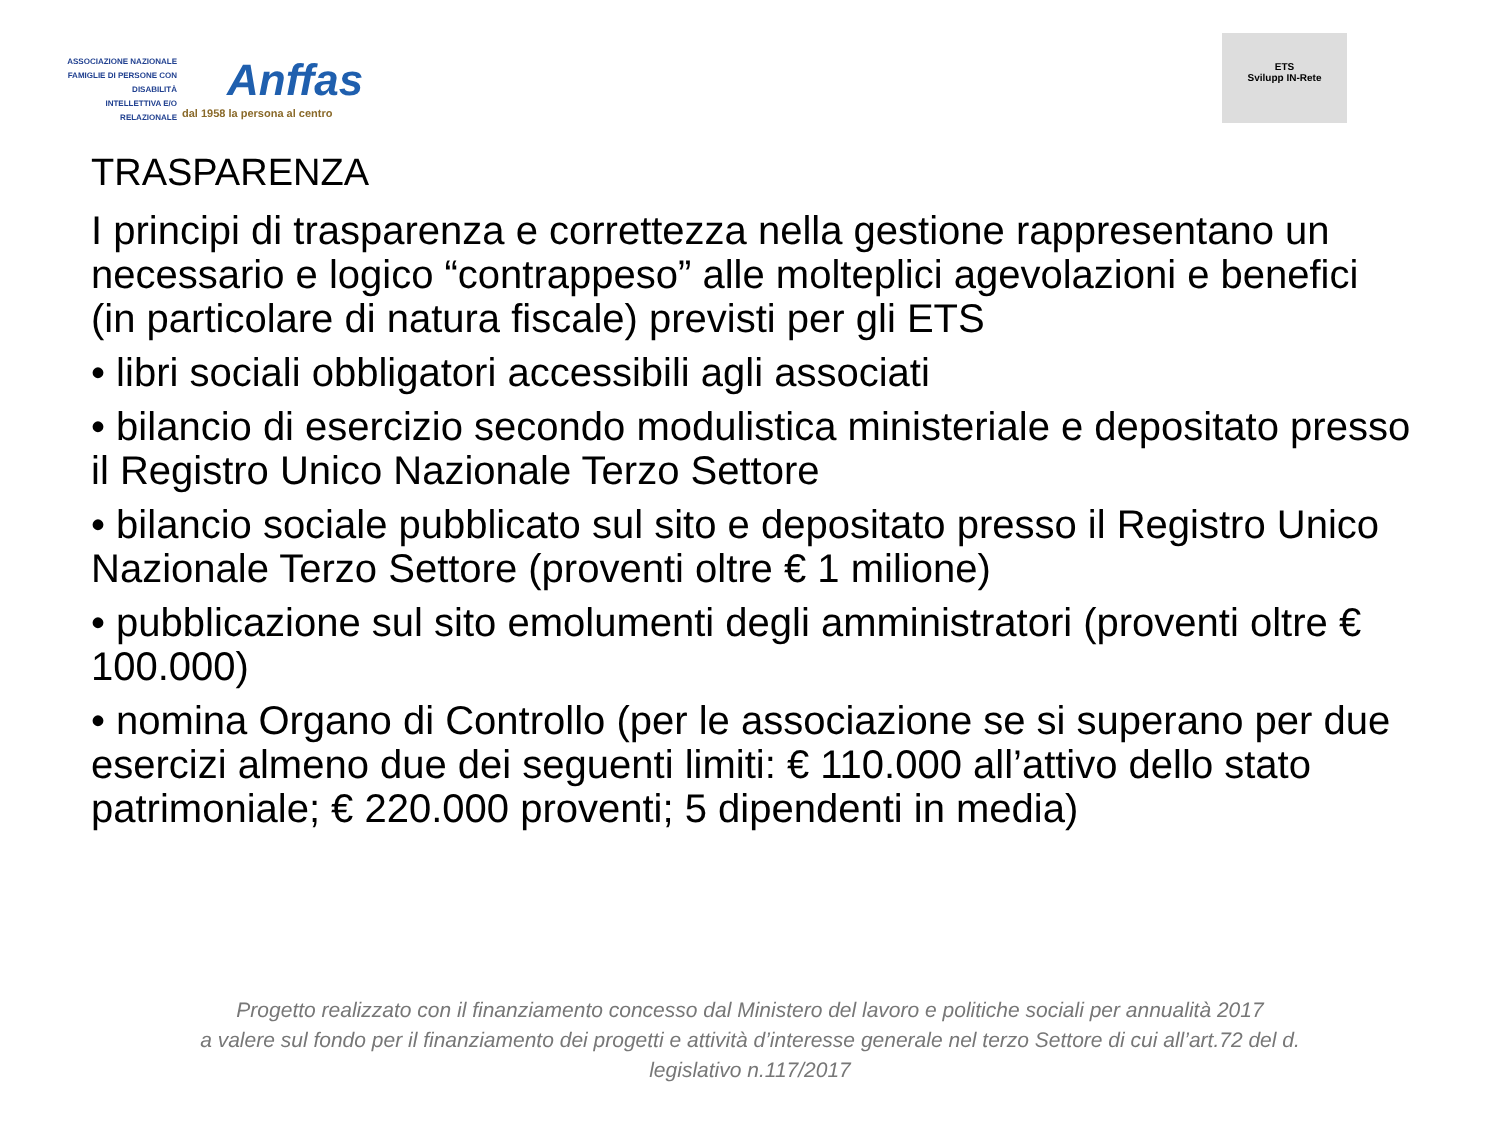ASSOCIAZIONE NAZIONALE
FAMIGLIE DI PERSONE CON DISABILITÀ
INTELLETTIVA E/O RELAZIONALE
Anffas
dal 1958 la persona al centro
ETS
Svilupp IN-Rete
TRASPARENZA
I principi di trasparenza e correttezza nella gestione rappresentano un necessario e logico “contrappeso” alle molteplici agevolazioni e benefici (in particolare di natura fiscale) previsti per gli ETS
• libri sociali obbligatori accessibili agli associati
• bilancio di esercizio secondo modulistica ministeriale e depositato presso il Registro Unico Nazionale Terzo Settore
• bilancio sociale pubblicato sul sito e depositato presso il Registro Unico Nazionale Terzo Settore (proventi oltre € 1 milione)
• pubblicazione sul sito emolumenti degli amministratori (proventi oltre € 100.000)
• nomina Organo di Controllo (per le associazione se si superano per due esercizi almeno due dei seguenti limiti: € 110.000 all’attivo dello stato patrimoniale; € 220.000 proventi; 5 dipendenti in media)
Progetto realizzato con il finanziamento concesso dal Ministero del lavoro e politiche sociali per annualità 2017
a valere sul fondo per il finanziamento dei progetti e attività d’interesse generale nel terzo Settore di cui all’art.72 del d.
legislativo n.117/2017